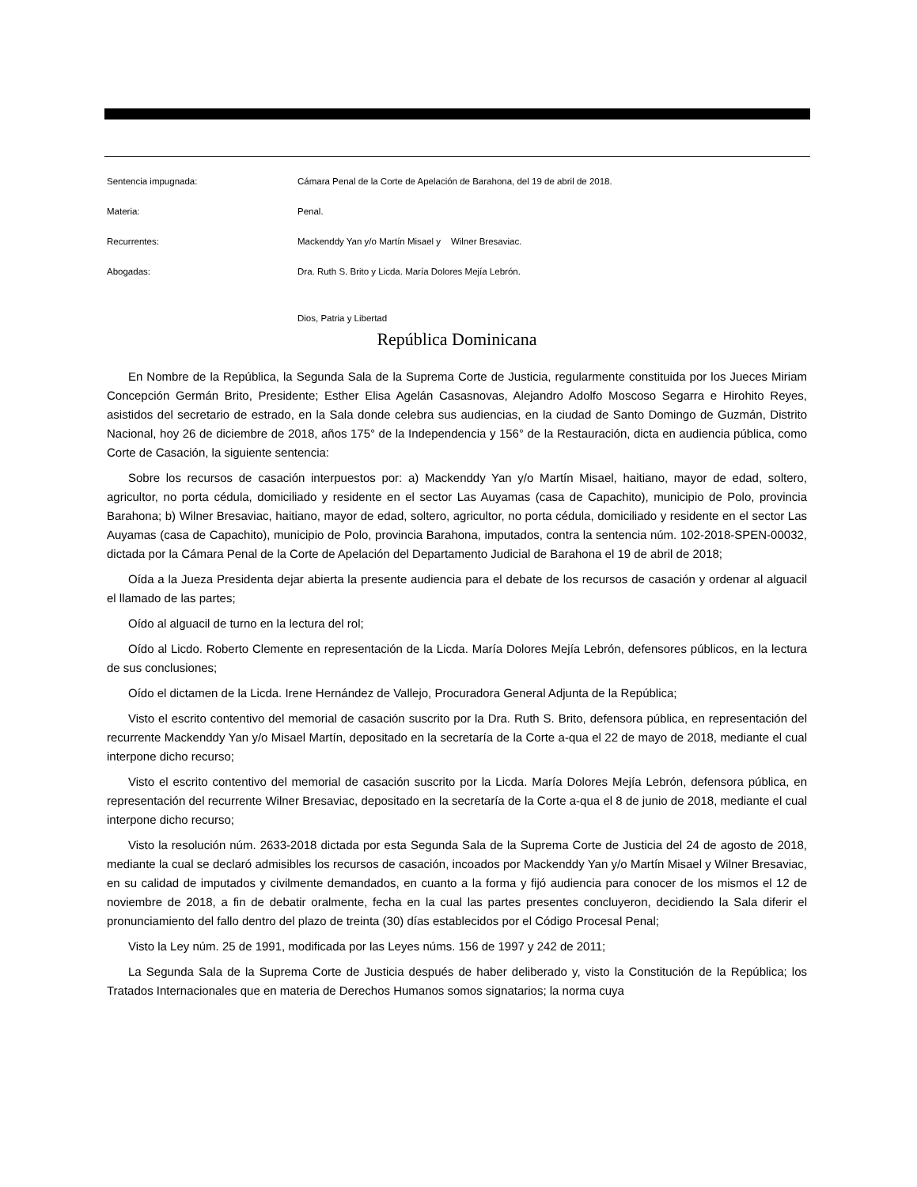Sentencia impugnada:
Cámara Penal de la Corte de Apelación de Barahona, del 19 de abril de 2018.
Materia: Penal.
Recurrentes:
Mackenddy Yan y/o Martín Misael y Wilner Bresaviac.
Abogadas:
Dra. Ruth S. Brito y Licda. María Dolores Mejía Lebrón.
Dios, Patria y Libertad
República Dominicana
En Nombre de la República, la Segunda Sala de la Suprema Corte de Justicia, regularmente constituida por los Jueces Miriam Concepción Germán Brito, Presidente; Esther Elisa Agelán Casasnovas, Alejandro Adolfo Moscoso Segarra e Hirohito Reyes, asistidos del secretario de estrado, en la Sala donde celebra sus audiencias, en la ciudad de Santo Domingo de Guzmán, Distrito Nacional, hoy 26 de diciembre de 2018, años 175° de la Independencia y 156° de la Restauración, dicta en audiencia pública, como Corte de Casación, la siguiente sentencia:
Sobre los recursos de casación interpuestos por: a) Mackenddy Yan y/o Martín Misael, haitiano, mayor de edad, soltero, agricultor, no porta cédula, domiciliado y residente en el sector Las Auyamas (casa de Capachito), municipio de Polo, provincia Barahona; b) Wilner Bresaviac, haitiano, mayor de edad, soltero, agricultor, no porta cédula, domiciliado y residente en el sector Las Auyamas (casa de Capachito), municipio de Polo, provincia Barahona, imputados, contra la sentencia núm. 102-2018-SPEN-00032, dictada por la Cámara Penal de la Corte de Apelación del Departamento Judicial de Barahona el 19 de abril de 2018;
Oída a la Jueza Presidenta dejar abierta la presente audiencia para el debate de los recursos de casación y ordenar al alguacil el llamado de las partes;
Oído al alguacil de turno en la lectura del rol;
Oído al Licdo. Roberto Clemente en representación de la Licda. María Dolores Mejía Lebrón, defensores públicos, en la lectura de sus conclusiones;
Oído el dictamen de la Licda. Irene Hernández de Vallejo, Procuradora General Adjunta de la República;
Visto el escrito contentivo del memorial de casación suscrito por la Dra. Ruth S. Brito, defensora pública, en representación del recurrente Mackenddy Yan y/o Misael Martín, depositado en la secretaría de la Corte a-qua el 22 de mayo de 2018, mediante el cual interpone dicho recurso;
Visto el escrito contentivo del memorial de casación suscrito por la Licda. María Dolores Mejía Lebrón, defensora pública, en representación del recurrente Wilner Bresaviac, depositado en la secretaría de la Corte a-qua el 8 de junio de 2018, mediante el cual interpone dicho recurso;
Visto la resolución núm. 2633-2018 dictada por esta Segunda Sala de la Suprema Corte de Justicia del 24 de agosto de 2018, mediante la cual se declaró admisibles los recursos de casación, incoados por Mackenddy Yan y/o Martín Misael y Wilner Bresaviac, en su calidad de imputados y civilmente demandados, en cuanto a la forma y fijó audiencia para conocer de los mismos el 12 de noviembre de 2018, a fin de debatir oralmente, fecha en la cual las partes presentes concluyeron, decidiendo la Sala diferir el pronunciamiento del fallo dentro del plazo de treinta (30) días establecidos por el Código Procesal Penal;
Visto la Ley núm. 25 de 1991, modificada por las Leyes núms. 156 de 1997 y 242 de 2011;
La Segunda Sala de la Suprema Corte de Justicia después de haber deliberado y, visto la Constitución de la República; los Tratados Internacionales que en materia de Derechos Humanos somos signatarios; la norma cuya